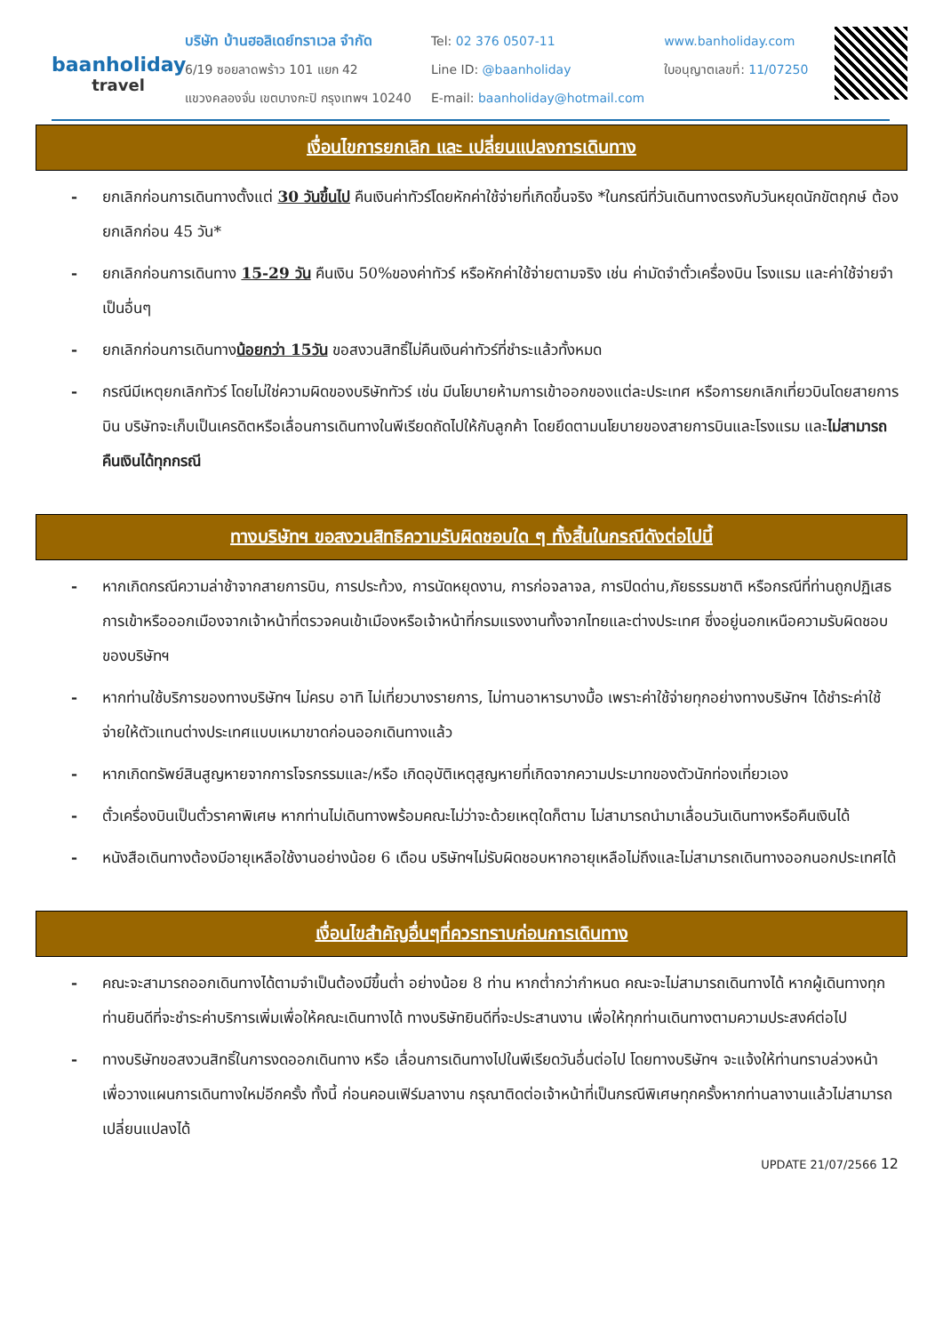baanholiday
travel
บริษัท บ้านฮอลิเดย์ทราเวล จำกัด
6/19 ซอยลาดพร้าว 101 แยก 42
แขวงคลองจั่น เขตบางกะปิ กรุงเทพฯ 10240
Tel: 02 376 0507-11
Line ID: @baanholiday
E-mail: baanholiday@hotmail.com
www.banholiday.com
ใบอนุญาตเลขที่: 11/07250
เงื่อนไขการยกเลิก และ เปลี่ยนแปลงการเดินทาง
- ยกเลิกก่อนการเดินทางตั้งแต่ 30 วันขึ้นไป คืนเงินค่าทัวร์โดยหักค่าใช้จ่ายที่เกิดขึ้นจริง *ในกรณีที่วันเดินทางตรงกับวันหยุดนักขัตฤกษ์ ต้องยกเลิกก่อน 45 วัน*
- ยกเลิกก่อนการเดินทาง 15-29 วัน คืนเงิน 50%ของค่าทัวร์ หรือหักค่าใช้จ่ายตามจริง เช่น ค่ามัดจำตั๋วเครื่องบิน โรงแรม และค่าใช้จ่ายจำเป็นอื่นๆ
- ยกเลิกก่อนการเดินทางน้อยกว่า 15วัน ขอสงวนสิทธิ์ไม่คืนเงินค่าทัวร์ที่ชำระแล้วทั้งหมด
- กรณีมีเหตุยกเลิกทัวร์ โดยไม่ใช่ความผิดของบริษัททัวร์ เช่น มีนโยบายห้ามการเข้าออกของแต่ละประเทศ หรือการยกเลิกเที่ยวบินโดยสายการบิน บริษัทจะเก็บเป็นเครดิตหรือเลื่อนการเดินทางในพีเรียดถัดไปให้กับลูกค้า โดยยึดตามนโยบายของสายการบินและโรงแรม และไม่สามารถคืนเงินได้ทุกกรณี
ทางบริษัทฯ ขอสงวนสิทธิความรับผิดชอบใด ๆ ทั้งสิ้นในกรณีดังต่อไปนี้
- หากเกิดกรณีความล่าช้าจากสายการบิน, การประท้วง, การนัดหยุดงาน, การก่อจลาจล, การปิดด่าน,ภัยธรรมชาติ หรือกรณีที่ท่านถูกปฏิเสธการเข้าหรือออกเมืองจากเจ้าหน้าที่ตรวจคนเข้าเมืองหรือเจ้าหน้าที่กรมแรงงานทั้งจากไทยและต่างประเทศ ซึ่งอยู่นอกเหนือความรับผิดชอบของบริษัทฯ
- หากท่านใช้บริการของทางบริษัทฯ ไม่ครบ อาทิ ไม่เที่ยวบางรายการ, ไม่ทานอาหารบางมื้อ เพราะค่าใช้จ่ายทุกอย่างทางบริษัทฯ ได้ชำระค่าใช้จ่ายให้ตัวแทนต่างประเทศแบบเหมาขาดก่อนออกเดินทางแล้ว
- หากเกิดทรัพย์สินสูญหายจากการโจรกรรมและ/หรือ เกิดอุบัติเหตุสูญหายที่เกิดจากความประมาทของตัวนักท่องเที่ยวเอง
- ตั๋วเครื่องบินเป็นตั๋วราคาพิเศษ หากท่านไม่เดินทางพร้อมคณะไม่ว่าจะด้วยเหตุใดก็ตาม ไม่สามารถนำมาเลื่อนวันเดินทางหรือคืนเงินได้
- หนังสือเดินทางต้องมีอายุเหลือใช้งานอย่างน้อย 6 เดือน บริษัทฯไม่รับผิดชอบหากอายุเหลือไม่ถึงและไม่สามารถเดินทางออกนอกประเทศได้
เงื่อนไขสำคัญอื่นๆที่ควรทราบก่อนการเดินทาง
- คณะจะสามารถออกเดินทางได้ตามจำเป็นต้องมีขึ้นต่ำ อย่างน้อย 8 ท่าน หากต่ำกว่ากำหนด คณะจะไม่สามารถเดินทางได้ หากผู้เดินทางทุกท่านยินดีที่จะชำระค่าบริการเพิ่มเพื่อให้คณะเดินทางได้ ทางบริษัทยินดีที่จะประสานงาน เพื่อให้ทุกท่านเดินทางตามความประสงค์ต่อไป
- ทางบริษัทขอสงวนสิทธิ์ในการงดออกเดินทาง หรือ เลื่อนการเดินทางไปในพีเรียดวันอื่นต่อไป โดยทางบริษัทฯ จะแจ้งให้ท่านทราบล่วงหน้าเพื่อวางแผนการเดินทางใหม่อีกครั้ง ทั้งนี้ ก่อนคอนเฟิร์มลางาน กรุณาติดต่อเจ้าหน้าที่เป็นกรณีพิเศษทุกครั้งหากท่านลางานแล้วไม่สามารถเปลี่ยนแปลงได้
UPDATE 21/07/2566 12